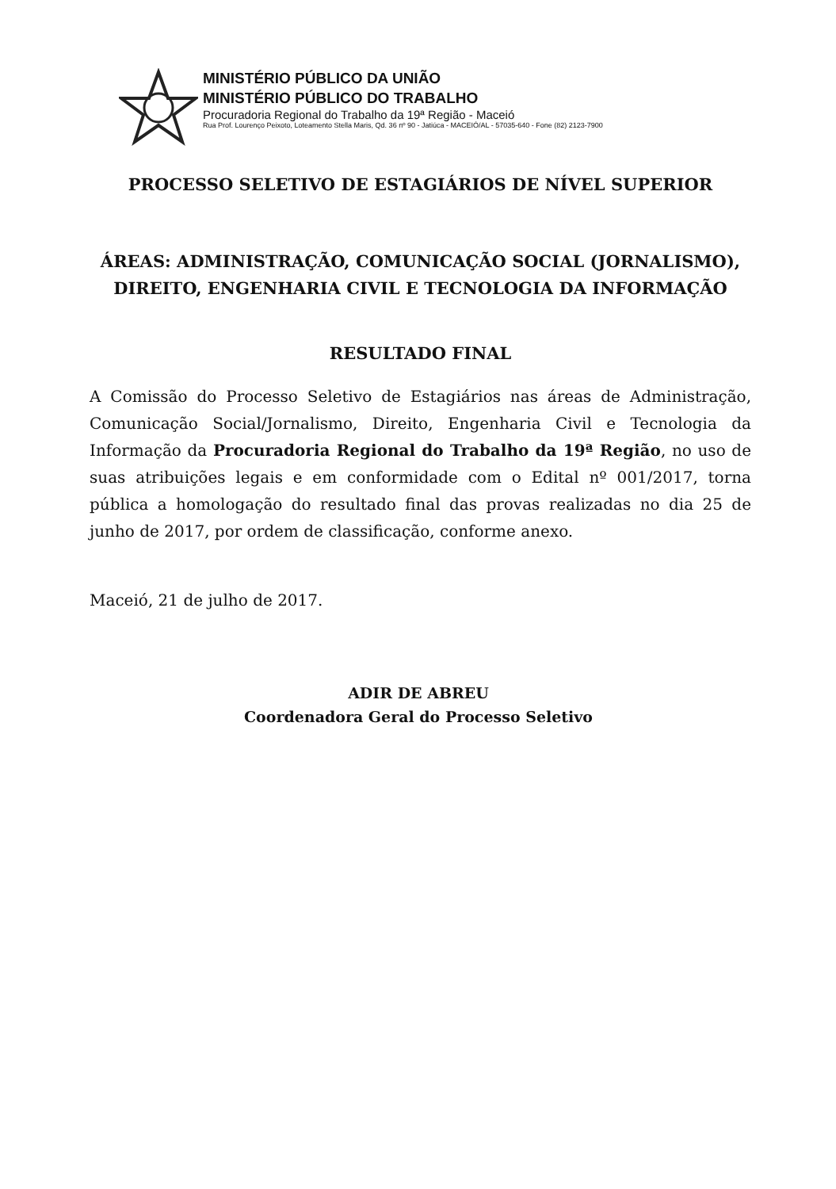MINISTÉRIO PÚBLICO DA UNIÃO
MINISTÉRIO PÚBLICO DO TRABALHO
Procuradoria Regional do Trabalho da 19ª Região - Maceió
Rua Prof. Lourenço Peixoto, Loteamento Stella Maris, Qd. 36 nº 90 - Jatiúca - MACEIÓ/AL - 57035-640 - Fone (82) 2123-7900
PROCESSO SELETIVO DE ESTAGIÁRIOS DE NÍVEL SUPERIOR
ÁREAS: ADMINISTRAÇÃO, COMUNICAÇÃO SOCIAL (JORNALISMO), DIREITO, ENGENHARIA CIVIL E TECNOLOGIA DA INFORMAÇÃO
RESULTADO FINAL
A Comissão do Processo Seletivo de Estagiários nas áreas de Administração, Comunicação Social/Jornalismo, Direito, Engenharia Civil e Tecnologia da Informação da Procuradoria Regional do Trabalho da 19ª Região, no uso de suas atribuições legais e em conformidade com o Edital nº 001/2017, torna pública a homologação do resultado final das provas realizadas no dia 25 de junho de 2017, por ordem de classificação, conforme anexo.
Maceió, 21 de julho de 2017.
ADIR DE ABREU
Coordenadora Geral do Processo Seletivo